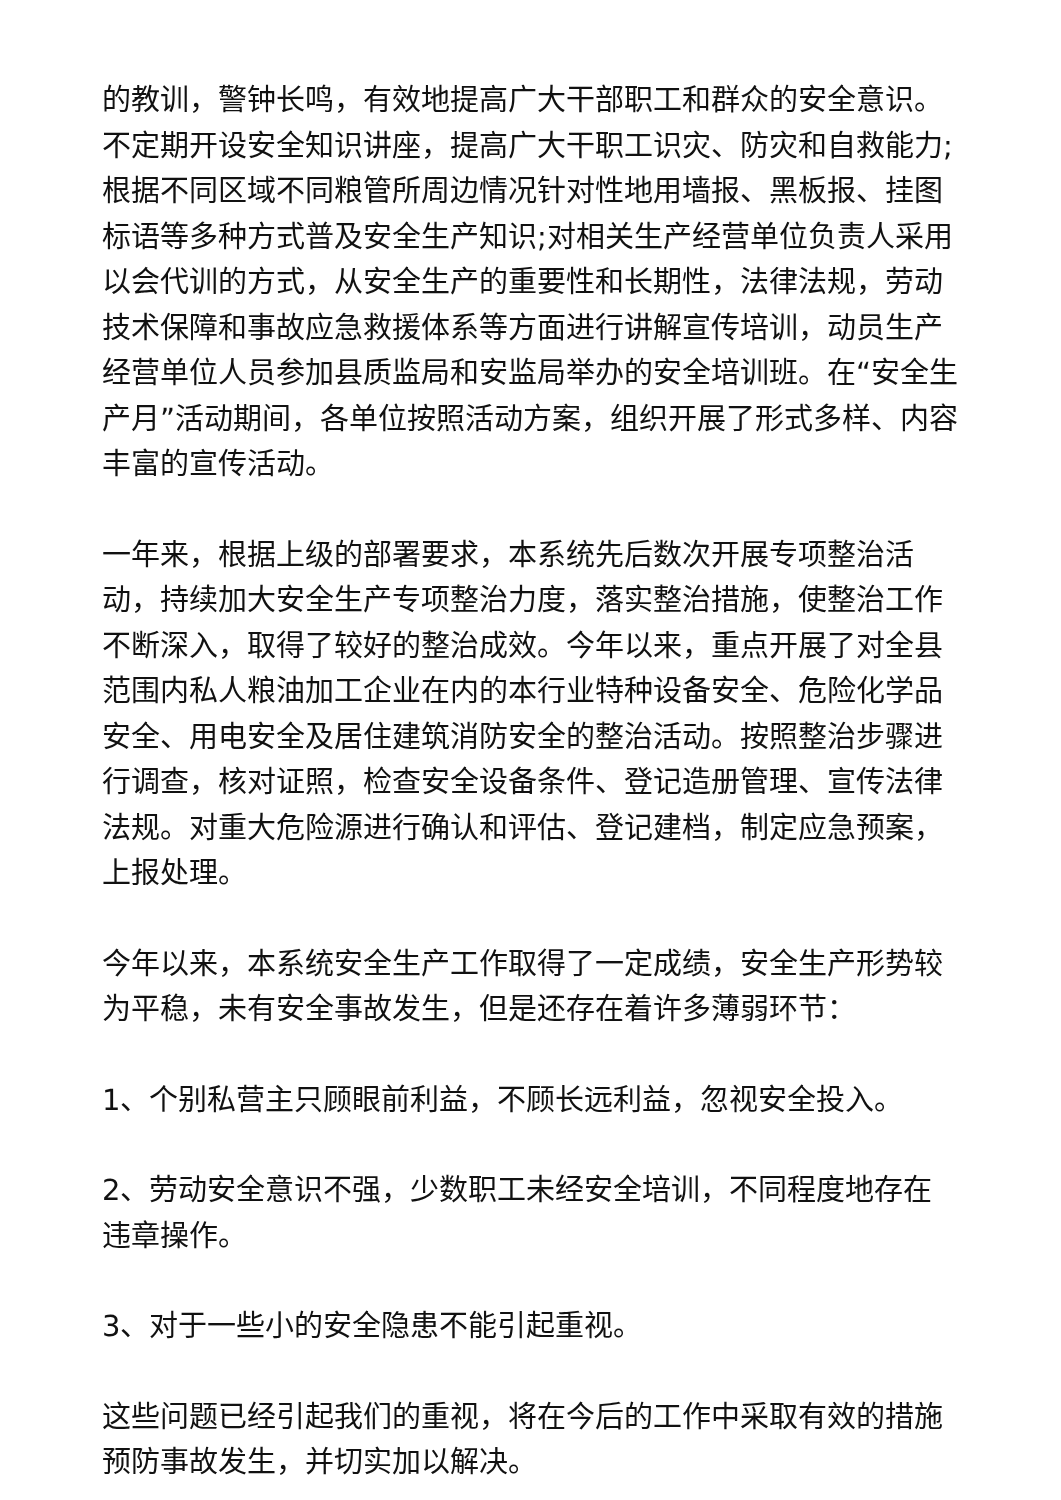的教训，警钟长鸣，有效地提高广大干部职工和群众的安全意识。不定期开设安全知识讲座，提高广大干职工识灾、防灾和自救能力;根据不同区域不同粮管所周边情况针对性地用墙报、黑板报、挂图标语等多种方式普及安全生产知识;对相关生产经营单位负责人采用以会代训的方式，从安全生产的重要性和长期性，法律法规，劳动技术保障和事故应急救援体系等方面进行讲解宣传培训，动员生产经营单位人员参加县质监局和安监局举办的安全培训班。在“安全生产月”活动期间，各单位按照活动方案，组织开展了形式多样、内容丰富的宣传活动。
一年来，根据上级的部署要求，本系统先后数次开展专项整治活动，持续加大安全生产专项整治力度，落实整治措施，使整治工作不断深入，取得了较好的整治成效。今年以来，重点开展了对全县范围内私人粮油加工企业在内的本行业特种设备安全、危险化学品安全、用电安全及居住建筑消防安全的整治活动。按照整治步骤进行调查，核对证照，检查安全设备条件、登记造册管理、宣传法律法规。对重大危险源进行确认和评估、登记建档，制定应急预案，上报处理。
今年以来，本系统安全生产工作取得了一定成绩，安全生产形势较为平稳，未有安全事故发生，但是还存在着许多薄弱环节：
1、个别私营主只顾眼前利益，不顾长远利益，忽视安全投入。
2、劳动安全意识不强，少数职工未经安全培训，不同程度地存在违章操作。
3、对于一些小的安全隐患不能引起重视。
这些问题已经引起我们的重视，将在今后的工作中采取有效的措施预防事故发生，并切实加以解决。